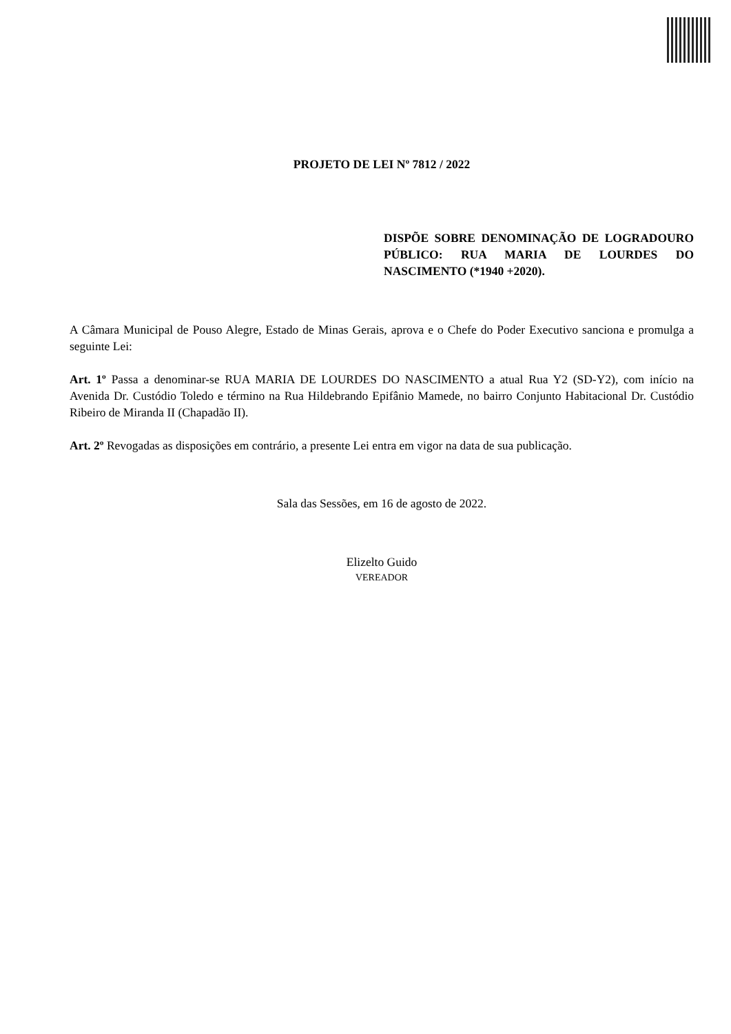PROJETO DE LEI Nº 7812 / 2022
DISPÕE SOBRE DENOMINAÇÃO DE LOGRADOURO PÚBLICO: RUA MARIA DE LOURDES DO NASCIMENTO (*1940 +2020).
A Câmara Municipal de Pouso Alegre, Estado de Minas Gerais, aprova e o Chefe do Poder Executivo sanciona e promulga a seguinte Lei:
Art. 1º Passa a denominar-se RUA MARIA DE LOURDES DO NASCIMENTO a atual Rua Y2 (SD-Y2), com início na Avenida Dr. Custódio Toledo e término na Rua Hildebrando Epifânio Mamede, no bairro Conjunto Habitacional Dr. Custódio Ribeiro de Miranda II (Chapadão II).
Art. 2º Revogadas as disposições em contrário, a presente Lei entra em vigor na data de sua publicação.
Sala das Sessões, em 16 de agosto de 2022.
Elizelto Guido
VEREADOR